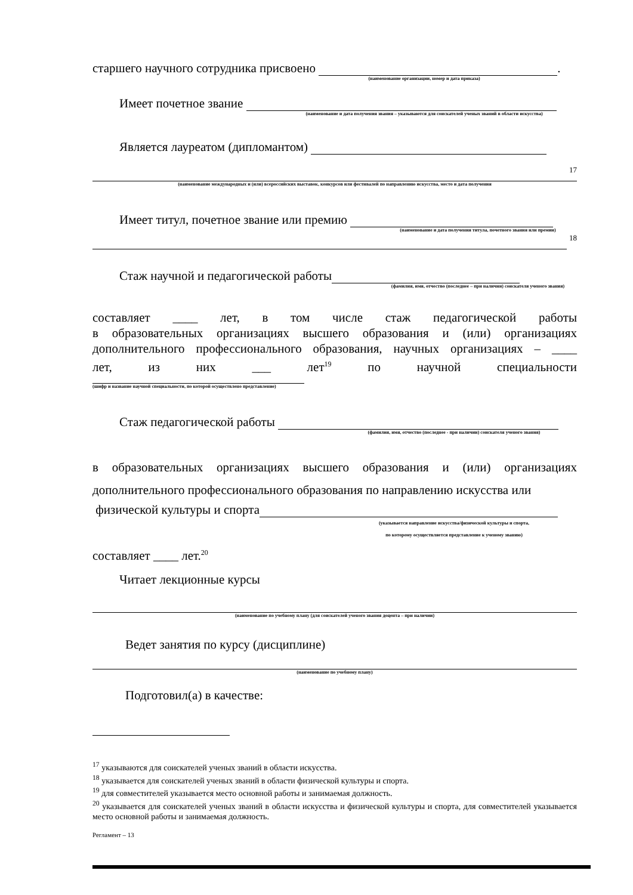старшего научного сотрудника присвоено .
(наименование организации, номер и дата приказа)
Имеет почетное звание
(наименование и дата получения звания – указываются для соискателей ученых званий в области искусства)
Является лауреатом (дипломантом)
17
(наименование международных и (или) всероссийских выставок, конкурсов или фестивалей по направлению искусства, место и дата получения
Имеет титул, почетное звание или премию
(наименование и дата получения титула, почетного звания или премии)
18
Стаж научной и педагогической работы
(фамилия, имя, отчество (последнее – при наличии) соискателя ученого звания)
составляет ____ лет, в том числе стаж педагогической работы
в образовательных организациях высшего образования и (или) организациях
дополнительного профессионального образования, научных организациях – ____
лет, из них ___ лет<sup>19</sup> по научной специальности
(шифр и название научной специальности, по которой осуществлено представление)
Стаж педагогической работы
(фамилия, имя, отчество (последнее - при наличии) соискателя ученого звания)
в образовательных организациях высшего образования и (или) организациях
дополнительного профессионального образования по направлению искусства или
физической культуры и спорта
(указывается направление искусства/физической культуры и спорта,
по которому осуществляется представление к ученому званию)
составляет ____ лет.<sup>20</sup>
Читает лекционные курсы
(наименование по учебному плану (для соискателей ученого звания доцента – при наличии)
Ведет занятия по курсу (дисциплине)
(наименование по учебному плану)
Подготовил(а) в качестве:
<sup>17</sup> указываются для соискателей ученых званий в области искусства.
<sup>18</sup> указывается для соискателей ученых званий в области физической культуры и спорта.
<sup>19</sup> для совместителей указывается место основной работы и занимаемая должность.
<sup>20</sup> указывается для соискателей ученых званий в области искусства и физической культуры и спорта, для совместителей указывается место основной работы и занимаемая должность.
Регламент – 13